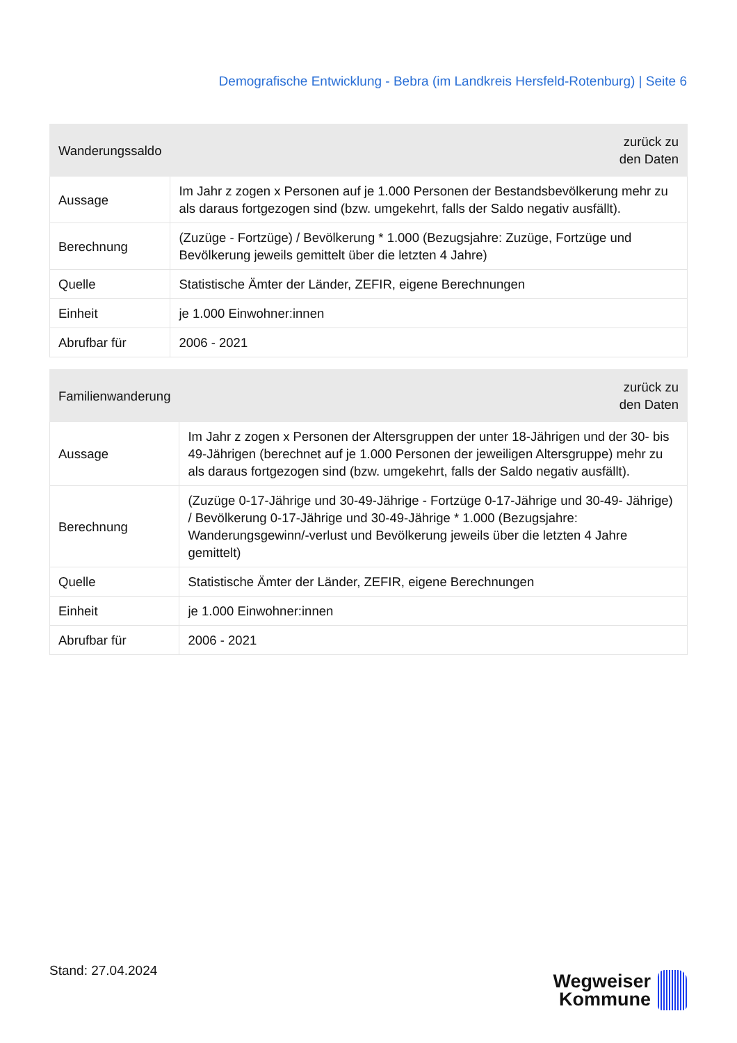Demografische Entwicklung - Bebra (im Landkreis Hersfeld-Rotenburg) | Seite 6
| Wanderungssaldo | zurück zu den Daten |
| --- | --- |
| Aussage | Im Jahr z zogen x Personen auf je 1.000 Personen der Bestandsbevölkerung mehr zu als daraus fortgezogen sind (bzw. umgekehrt, falls der Saldo negativ ausfällt). |
| Berechnung | (Zuzüge - Fortzüge) / Bevölkerung * 1.000 (Bezugsjahre: Zuzüge, Fortzüge und Bevölkerung jeweils gemittelt über die letzten 4 Jahre) |
| Quelle | Statistische Ämter der Länder, ZEFIR, eigene Berechnungen |
| Einheit | je 1.000 Einwohner:innen |
| Abrufbar für | 2006 - 2021 |
| Familienwanderung | zurück zu den Daten |
| --- | --- |
| Aussage | Im Jahr z zogen x Personen der Altersgruppen der unter 18-Jährigen und der 30- bis 49-Jährigen (berechnet auf je 1.000 Personen der jeweiligen Altersgruppe) mehr zu als daraus fortgezogen sind (bzw. umgekehrt, falls der Saldo negativ ausfällt). |
| Berechnung | (Zuzüge 0-17-Jährige und 30-49-Jährige - Fortzüge 0-17-Jährige und 30-49- Jährige) / Bevölkerung 0-17-Jährige und 30-49-Jährige * 1.000 (Bezugsjahre: Wanderungsgewinn/-verlust und Bevölkerung jeweils über die letzten 4 Jahre gemittelt) |
| Quelle | Statistische Ämter der Länder, ZEFIR, eigene Berechnungen |
| Einheit | je 1.000 Einwohner:innen |
| Abrufbar für | 2006 - 2021 |
Stand: 27.04.2024
Wegweiser
Kommune